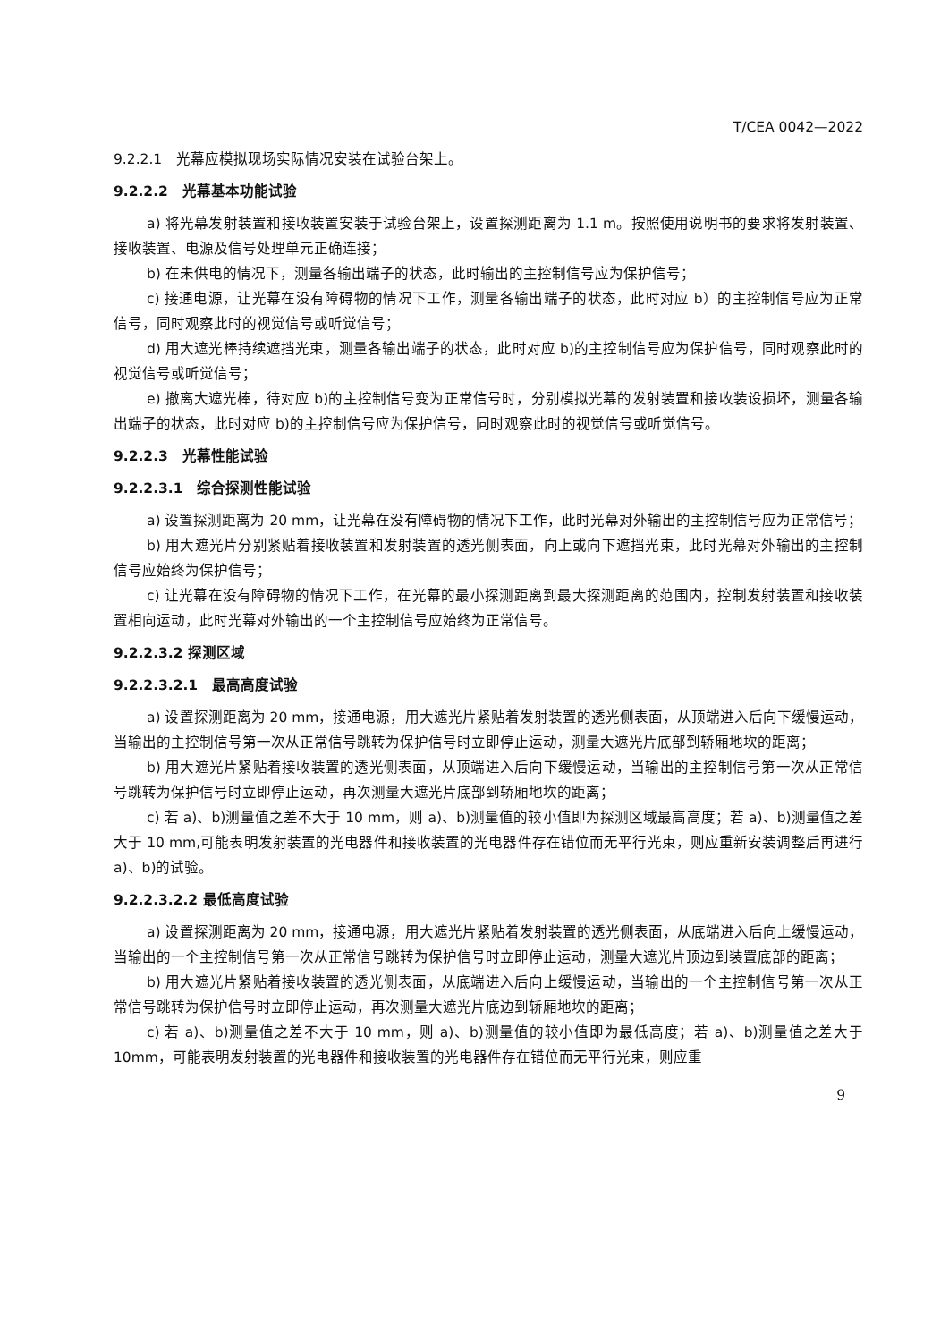T/CEA 0042—2022
9.2.2.1　光幕应模拟现场实际情况安装在试验台架上。
9.2.2.2　光幕基本功能试验
a) 将光幕发射装置和接收装置安装于试验台架上，设置探测距离为 1.1 m。按照使用说明书的要求将发射装置、接收装置、电源及信号处理单元正确连接；
b) 在未供电的情况下，测量各输出端子的状态，此时输出的主控制信号应为保护信号；
c) 接通电源，让光幕在没有障碍物的情况下工作，测量各输出端子的状态，此时对应 b）的主控制信号应为正常信号，同时观察此时的视觉信号或听觉信号；
d) 用大遮光棒持续遮挡光束，测量各输出端子的状态，此时对应 b)的主控制信号应为保护信号，同时观察此时的视觉信号或听觉信号；
e) 撤离大遮光棒，待对应 b)的主控制信号变为正常信号时，分别模拟光幕的发射装置和接收装设损坏，测量各输出端子的状态，此时对应 b)的主控制信号应为保护信号，同时观察此时的视觉信号或听觉信号。
9.2.2.3　光幕性能试验
9.2.2.3.1　综合探测性能试验
a) 设置探测距离为 20 mm，让光幕在没有障碍物的情况下工作，此时光幕对外输出的主控制信号应为正常信号；
b) 用大遮光片分别紧贴着接收装置和发射装置的透光侧表面，向上或向下遮挡光束，此时光幕对外输出的主控制信号应始终为保护信号；
c) 让光幕在没有障碍物的情况下工作，在光幕的最小探测距离到最大探测距离的范围内，控制发射装置和接收装置相向运动，此时光幕对外输出的一个主控制信号应始终为正常信号。
9.2.2.3.2 探测区域
9.2.2.3.2.1　最高高度试验
a) 设置探测距离为 20 mm，接通电源，用大遮光片紧贴着发射装置的透光侧表面，从顶端进入后向下缓慢运动，当输出的主控制信号第一次从正常信号跳转为保护信号时立即停止运动，测量大遮光片底部到轿厢地坎的距离；
b) 用大遮光片紧贴着接收装置的透光侧表面，从顶端进入后向下缓慢运动，当输出的主控制信号第一次从正常信号跳转为保护信号时立即停止运动，再次测量大遮光片底部到轿厢地坎的距离；
c) 若 a)、b)测量值之差不大于 10 mm，则 a)、b)测量值的较小值即为探测区域最高高度；若 a)、b)测量值之差大于 10 mm,可能表明发射装置的光电器件和接收装置的光电器件存在错位而无平行光束，则应重新安装调整后再进行 a)、b)的试验。
9.2.2.3.2.2 最低高度试验
a) 设置探测距离为 20 mm，接通电源，用大遮光片紧贴着发射装置的透光侧表面，从底端进入后向上缓慢运动，当输出的一个主控制信号第一次从正常信号跳转为保护信号时立即停止运动，测量大遮光片顶边到装置底部的距离；
b) 用大遮光片紧贴着接收装置的透光侧表面，从底端进入后向上缓慢运动，当输出的一个主控制信号第一次从正常信号跳转为保护信号时立即停止运动，再次测量大遮光片底边到轿厢地坎的距离；
c) 若 a)、b)测量值之差不大于 10 mm，则 a)、b)测量值的较小值即为最低高度；若 a)、b)测量值之差大于 10mm，可能表明发射装置的光电器件和接收装置的光电器件存在错位而无平行光束，则应重
9